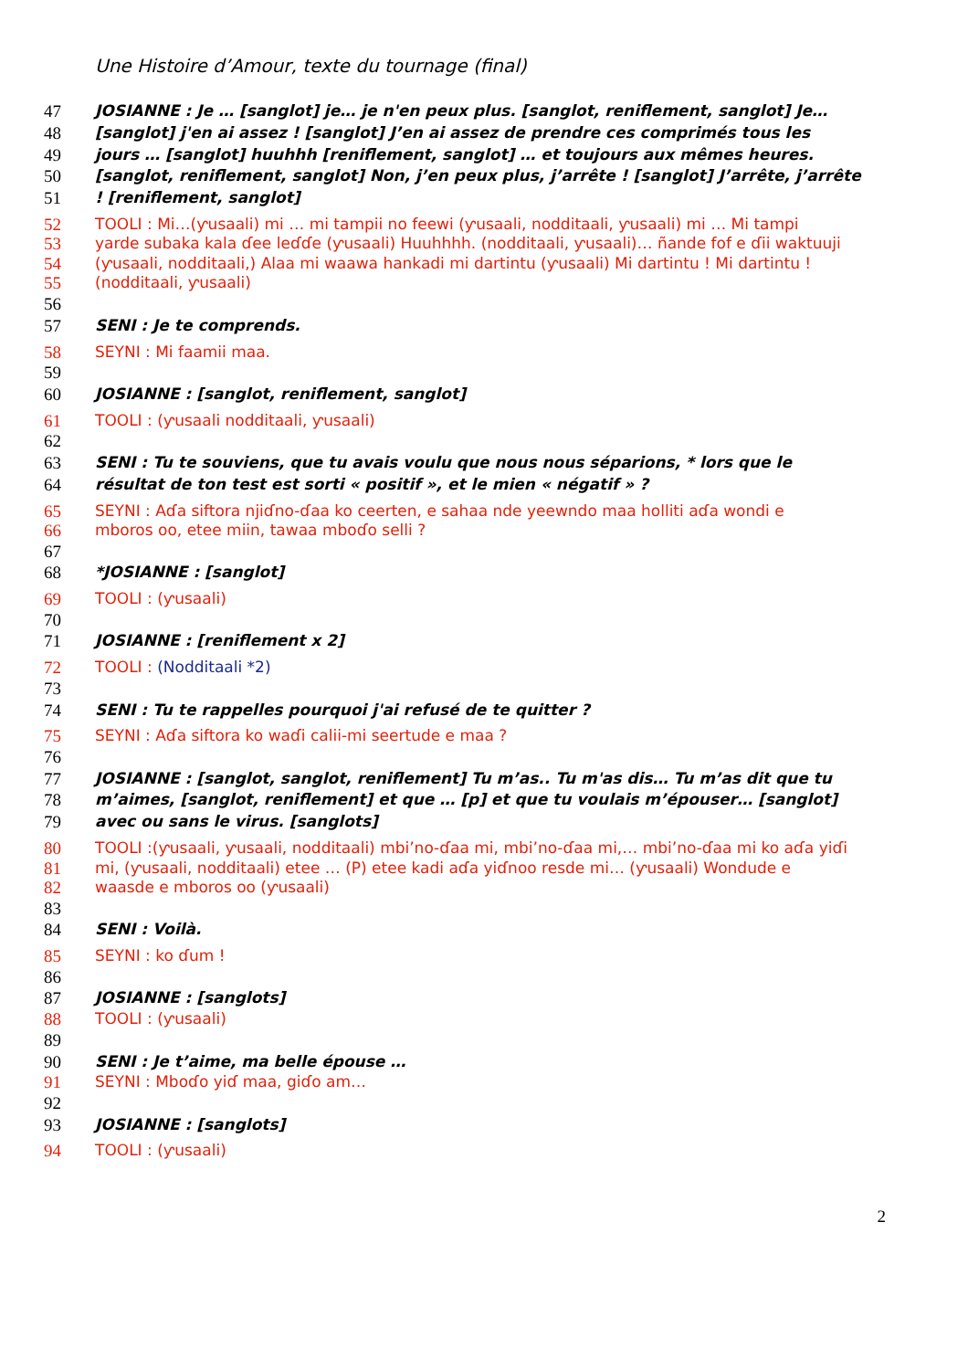Une Histoire d’Amour, texte du tournage (final)
47 JOSIANNE : Je … [sanglot] je… je n'en peux plus. [sanglot, reniflement, sanglot] Je…
48 [sanglot] j'en ai assez ! [sanglot] J’en ai assez de prendre ces comprimés tous les
49 jours … [sanglot] huuhhh [reniflement, sanglot] … et toujours aux mêmes heures.
50 [sanglot, reniflement, sanglot] Non, j’en peux plus, j’arrête ! [sanglot] J’arrête, j’arrête
51! [reniflement, sanglot]
52 TOOLI : Mi…(ƴusaali) mi … mi tampii no feewi (ƴusaali, nodditaali, ƴusaali) mi … Mi tampi
53 yarde subaka kala ɗee leɗɗe (ƴusaali) Huuhhhh. (nodditaali, ƴusaali)… ñande fof e ɗii waktuuji
54 (ƴusaali, nodditaali,) Alaa mi waawa hankadi mi dartintu (ƴusaali) Mi dartintu ! Mi dartintu !
55 (nodditaali, ƴusaali)
56
57 SENI : Je te comprends.
58 SEYNI : Mi faamii maa.
59
60 JOSIANNE : [sanglot, reniflement, sanglot]
61 TOOLI : (ƴusaali nodditaali, ƴusaali)
62
63 SENI : Tu te souviens, que tu avais voulu que nous nous séparions, * lors que le
64 résultat de ton test est sorti « positif », et le mien « négatif » ?
65 SEYNI : Aɗa siftora njiɗno-ɗaa ko ceerten, e sahaa nde yeewndo maa holliti aɗa wondi e
66 mboros oo, etee miin, tawaa mboɗo selli ?
67
68 *JOSIANNE : [sanglot]
69 TOOLI : (ƴusaali)
70
71 JOSIANNE : [reniflement x 2]
72 TOOLI : (Nodditaali *2)
73
74 SENI : Tu te rappelles pourquoi j'ai refusé de te quitter ?
75 SEYNI : Aɗa siftora ko waɗi calii-mi seertude e maa ?
76
77 JOSIANNE : [sanglot, sanglot, reniflement] Tu m’as.. Tu m'as dis… Tu m’as dit que tu
78 m’aimes, [sanglot, reniflement] et que … [p] et que tu voulais m’épouser… [sanglot]
79 avec ou sans le virus. [sanglots]
80 TOOLI :(ƴusaali, ƴusaali, nodditaali) mbi’no-ɗaa mi, mbi’no-ɗaa mi,… mbi’no-ɗaa mi ko aɗa yiɗi
81 mi, (ƴusaali, nodditaali) etee … (P) etee kadi aɗa yiɗnoo resde mi… (ƴusaali) Wondude e
82 waasde e mboros oo (ƴusaali)
83
84 SENI : Voilà.
85 SEYNI : ko ɗum !
86
87 JOSIANNE : [sanglots]
88 TOOLI : (ƴusaali)
89
90 SENI : Je t’aime, ma belle épouse …
91 SEYNI : Mboɗo yiɗ maa, giɗo am…
92
93 JOSIANNE : [sanglots]
94 TOOLI : (ƴusaali)
2